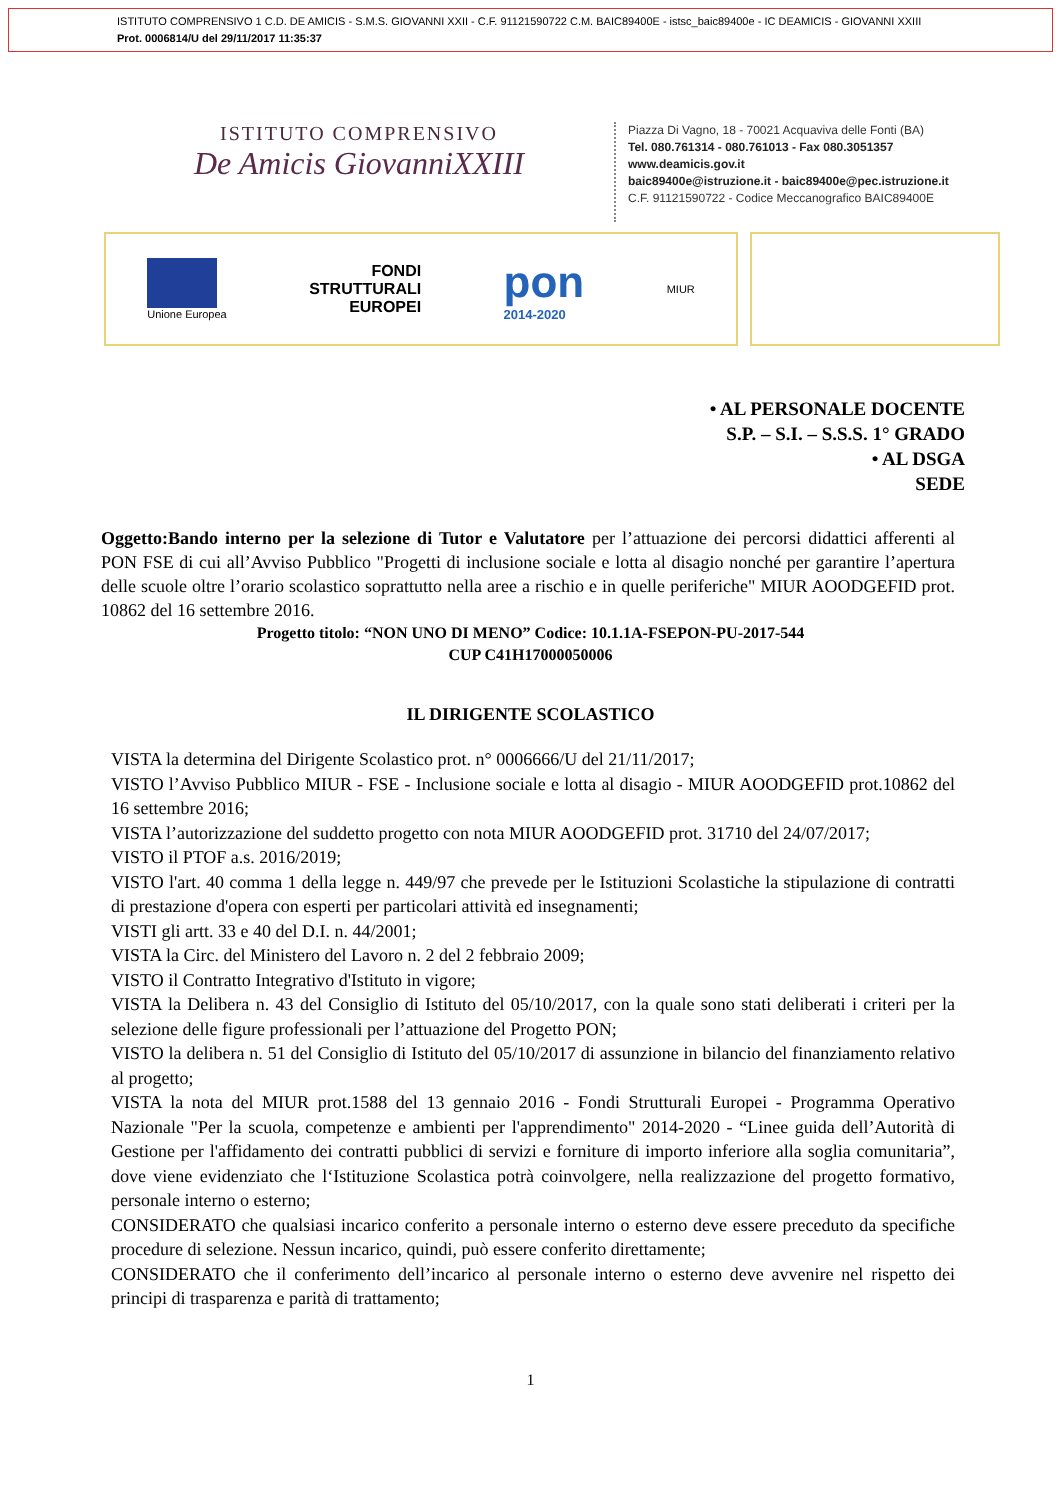ISTITUTO COMPRENSIVO 1 C.D. DE AMICIS - S.M.S. GIOVANNI XXII - C.F. 91121590722 C.M. BAIC89400E - istsc_baic89400e - IC DEAMICIS - GIOVANNI XXIII
Prot. 0006814/U del 29/11/2017 11:35:37
ISTITUTO COMPRENSIVO
De Amicis GiovanniXXIII
Piazza Di Vagno, 18 - 70021 Acquaviva delle Fonti (BA)
Tel. 080.761314 - 080.761013 - Fax 080.3051357
www.deamicis.gov.it
baic89400e@istruzione.it - baic89400e@pec.istruzione.it
C.F. 91121590722 - Codice Meccanografico BAIC89400E
Unione Europea
FONDI
STRUTTURALI
EUROPEI
pon
2014-2020
MIUR
• AL PERSONALE DOCENTE
S.P. – S.I. – S.S.S. 1° GRADO
• AL DSGA
SEDE
Oggetto:Bando interno per la selezione di Tutor e Valutatore per l’attuazione dei percorsi didattici afferenti al PON FSE di cui all’Avviso Pubblico "Progetti di inclusione sociale e lotta al disagio nonché per garantire l’apertura delle scuole oltre l’orario scolastico soprattutto nella aree a rischio e in quelle periferiche" MIUR AOODGEFID prot. 10862 del 16 settembre 2016.
Progetto titolo: “NON UNO DI MENO” Codice: 10.1.1A-FSEPON-PU-2017-544
CUP C41H17000050006
IL DIRIGENTE SCOLASTICO
VISTA la determina del Dirigente Scolastico prot. n° 0006666/U del 21/11/2017;
VISTO l’Avviso Pubblico MIUR - FSE - Inclusione sociale e lotta al disagio - MIUR AOODGEFID prot.10862 del 16 settembre 2016;
VISTA l’autorizzazione del suddetto progetto con nota MIUR AOODGEFID prot. 31710 del 24/07/2017;
VISTO il PTOF a.s. 2016/2019;
VISTO l'art. 40 comma 1 della legge n. 449/97 che prevede per le Istituzioni Scolastiche la stipulazione di contratti di prestazione d'opera con esperti per particolari attività ed insegnamenti;
VISTI gli artt. 33 e 40 del D.I. n. 44/2001;
VISTA la Circ. del Ministero del Lavoro n. 2 del 2 febbraio 2009;
VISTO il Contratto Integrativo d'Istituto in vigore;
VISTA la Delibera n. 43 del Consiglio di Istituto del 05/10/2017, con la quale sono stati deliberati i criteri per la selezione delle figure professionali per l’attuazione del Progetto PON;
VISTO la delibera n. 51 del Consiglio di Istituto del 05/10/2017 di assunzione in bilancio del finanziamento relativo al progetto;
VISTA la nota del MIUR prot.1588 del 13 gennaio 2016 - Fondi Strutturali Europei - Programma Operativo Nazionale "Per la scuola, competenze e ambienti per l'apprendimento" 2014-2020 - “Linee guida dell’Autorità di Gestione per l'affidamento dei contratti pubblici di servizi e forniture di importo inferiore alla soglia comunitaria”, dove viene evidenziato che l‘Istituzione Scolastica potrà coinvolgere, nella realizzazione del progetto formativo, personale interno o esterno;
CONSIDERATO che qualsiasi incarico conferito a personale interno o esterno deve essere preceduto da specifiche procedure di selezione. Nessun incarico, quindi, può essere conferito direttamente;
CONSIDERATO che il conferimento dell’incarico al personale interno o esterno deve avvenire nel rispetto dei principi di trasparenza e parità di trattamento;
1